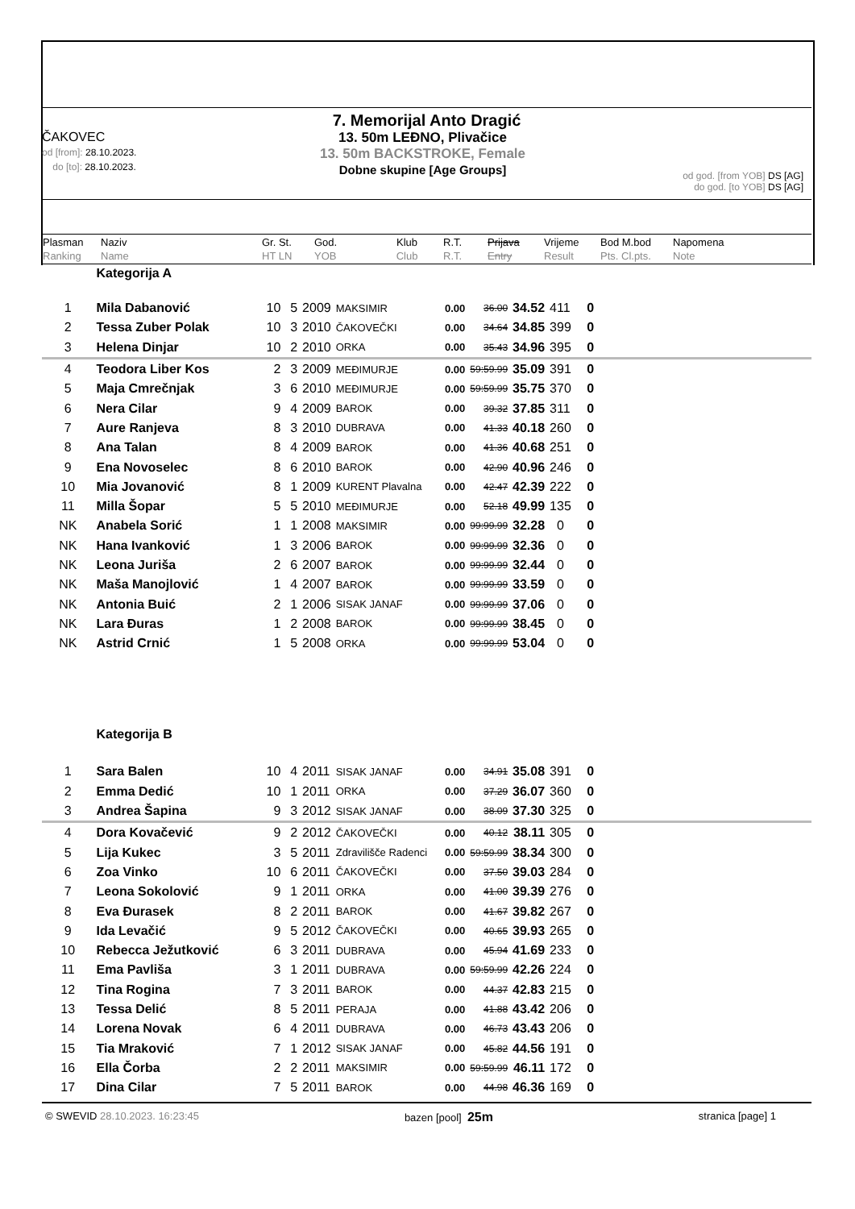7. Memorijal Anto Dragić
ČAKOVEC
od [from]: 28.10.2023.
do [to]: 28.10.2023.
13. 50m LEĐNO, Plivačice
13. 50m BACKSTROKE, Female
Dobne skupine [Age Groups]
od god. [from YOB] DS [AG]
do god. [to YOB] DS [AG]
Plasman
Ranking
Naziv
Name
Gr. St.
HT LN
God.
YOB
Klub
Club
R.T.
R.T.
Prijava
Entry
Vrijeme
Result
Bod M.bod
Pts. Cl.pts.
Napomena
Note
| | Kategorija A | | | | | | | | | |
| 1 | Mila Dabanović | 10 | 5 | 2009 | MAKSIMIR | 0.00 | 36.00 | 34.52 | 411 | 0 |
| 2 | Tessa Zuber Polak | 10 | 3 | 2010 | ČAKOVEČKI | 0.00 | 34.64 | 34.85 | 399 | 0 |
| 3 | Helena Dinjar | 10 | 2 | 2010 | ORKA | 0.00 | 35.43 | 34.96 | 395 | 0 |
| 4 | Teodora Liber Kos | 2 | 3 | 2009 | MEĐIMURJE | 0.00 | 59:59.99 | 35.09 | 391 | 0 |
| 5 | Maja Cmrečnjak | 3 | 6 | 2010 | MEĐIMURJE | 0.00 | 59:59.99 | 35.75 | 370 | 0 |
| 6 | Nera Cilar | 9 | 4 | 2009 | BAROK | 0.00 | 39.32 | 37.85 | 311 | 0 |
| 7 | Aure Ranjeva | 8 | 3 | 2010 | DUBRAVA | 0.00 | 41.33 | 40.18 | 260 | 0 |
| 8 | Ana Talan | 8 | 4 | 2009 | BAROK | 0.00 | 41.36 | 40.68 | 251 | 0 |
| 9 | Ena Novoselec | 8 | 6 | 2010 | BAROK | 0.00 | 42.90 | 40.96 | 246 | 0 |
| 10 | Mia Jovanović | 8 | 1 | 2009 | KURENT Plavalna | 0.00 | 42.47 | 42.39 | 222 | 0 |
| 11 | Milla Šopar | 5 | 5 | 2010 | MEĐIMURJE | 0.00 | 52.18 | 49.99 | 135 | 0 |
| NK | Anabela Sorić | 1 | 1 | 2008 | MAKSIMIR | 0.00 | 99:99.99 | 32.28 | 0 | 0 |
| NK | Hana Ivanković | 1 | 3 | 2006 | BAROK | 0.00 | 99:99.99 | 32.36 | 0 | 0 |
| NK | Leona Juriša | 2 | 6 | 2007 | BAROK | 0.00 | 99:99.99 | 32.44 | 0 | 0 |
| NK | Maša Manojlović | 1 | 4 | 2007 | BAROK | 0.00 | 99:99.99 | 33.59 | 0 | 0 |
| NK | Antonia Buić | 2 | 1 | 2006 | SISAK JANAF | 0.00 | 99:99.99 | 37.06 | 0 | 0 |
| NK | Lara Đuras | 1 | 2 | 2008 | BAROK | 0.00 | 99:99.99 | 38.45 | 0 | 0 |
| NK | Astrid Crnić | 1 | 5 | 2008 | ORKA | 0.00 | 99:99.99 | 53.04 | 0 | 0 |
| | Kategorija B | | | | | | | | | |
| 1 | Sara Balen | 10 | 4 | 2011 | SISAK JANAF | 0.00 | 34.91 | 35.08 | 391 | 0 |
| 2 | Emma Dedić | 10 | 1 | 2011 | ORKA | 0.00 | 37.29 | 36.07 | 360 | 0 |
| 3 | Andrea Šapina | 9 | 3 | 2012 | SISAK JANAF | 0.00 | 38.09 | 37.30 | 325 | 0 |
| 4 | Dora Kovačević | 9 | 2 | 2012 | ČAKOVEČKI | 0.00 | 40.12 | 38.11 | 305 | 0 |
| 5 | Lija Kukec | 3 | 5 | 2011 | Zdravilišče Radenci | 0.00 | 59:59.99 | 38.34 | 300 | 0 |
| 6 | Zoa Vinko | 10 | 6 | 2011 | ČAKOVEČKI | 0.00 | 37.50 | 39.03 | 284 | 0 |
| 7 | Leona Sokolović | 9 | 1 | 2011 | ORKA | 0.00 | 41.00 | 39.39 | 276 | 0 |
| 8 | Eva Đurasek | 8 | 2 | 2011 | BAROK | 0.00 | 41.67 | 39.82 | 267 | 0 |
| 9 | Ida Levačić | 9 | 5 | 2012 | ČAKOVEČKI | 0.00 | 40.65 | 39.93 | 265 | 0 |
| 10 | Rebecca Ježutković | 6 | 3 | 2011 | DUBRAVA | 0.00 | 45.94 | 41.69 | 233 | 0 |
| 11 | Ema Pavliša | 3 | 1 | 2011 | DUBRAVA | 0.00 | 59:59.99 | 42.26 | 224 | 0 |
| 12 | Tina Rogina | 7 | 3 | 2011 | BAROK | 0.00 | 44.37 | 42.83 | 215 | 0 |
| 13 | Tessa Delić | 8 | 5 | 2011 | PERAJA | 0.00 | 41.88 | 43.42 | 206 | 0 |
| 14 | Lorena Novak | 6 | 4 | 2011 | DUBRAVA | 0.00 | 46.73 | 43.43 | 206 | 0 |
| 15 | Tia Mraković | 7 | 1 | 2012 | SISAK JANAF | 0.00 | 45.82 | 44.56 | 191 | 0 |
| 16 | Ella Čorba | 2 | 2 | 2011 | MAKSIMIR | 0.00 | 59:59.99 | 46.11 | 172 | 0 |
| 17 | Dina Cilar | 7 | 5 | 2011 | BAROK | 0.00 | 44.98 | 46.36 | 169 | 0 |
© SWEVID 28.10.2023. 16:23:45 bazen [pool] 25m stranica [page] 1